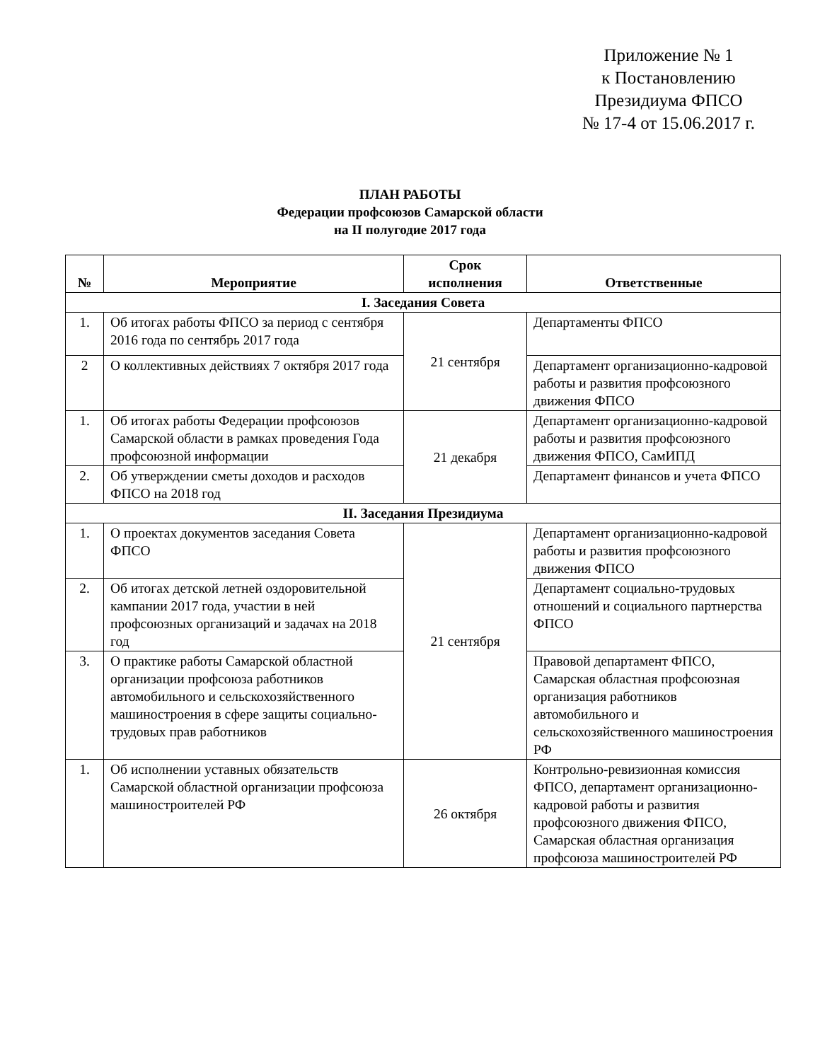Приложение № 1
к Постановлению
Президиума ФПСО
№ 17-4 от 15.06.2017 г.
ПЛАН РАБОТЫ
Федерации профсоюзов Самарской области
на II полугодие 2017 года
| № | Мероприятие | Срок исполнения | Ответственные |
| --- | --- | --- | --- |
| I. Заседания Совета | | | |
| 1. | Об итогах работы ФПСО за период с сентября 2016 года по сентябрь 2017 года | 21 сентября | Департаменты ФПСО |
| 2 | О коллективных действиях 7 октября 2017 года | | Департамент организационно-кадровой работы и развития профсоюзного движения ФПСО |
| 1. | Об итогах работы Федерации профсоюзов Самарской области в рамках проведения Года профсоюзной информации | 21 декабря | Департамент организационно-кадровой работы и развития профсоюзного движения ФПСО, СамИПД |
| 2. | Об утверждении сметы доходов и расходов ФПСО на 2018 год | | Департамент финансов и учета ФПСО |
| II. Заседания Президиума | | | |
| 1. | О проектах документов заседания Совета ФПСО | 21 сентября | Департамент организационно-кадровой работы и развития профсоюзного движения ФПСО |
| 2. | Об итогах детской летней оздоровительной кампании 2017 года, участии в ней профсоюзных организаций и задачах на 2018 год | | Департамент социально-трудовых отношений и социального партнерства ФПСО |
| 3. | О практике работы Самарской областной организации профсоюза работников автомобильного и сельскохозяйственного машиностроения в сфере защиты социально-трудовых прав работников | | Правовой департамент ФПСО, Самарская областная профсоюзная организация работников автомобильного и сельскохозяйственного машиностроения РФ |
| 1. | Об исполнении уставных обязательств Самарской областной организации профсоюза машиностроителей РФ | 26 октября | Контрольно-ревизионная комиссия ФПСО, департамент организационно-кадровой работы и развития профсоюзного движения ФПСО, Самарская областная организация профсоюза машиностроителей РФ |